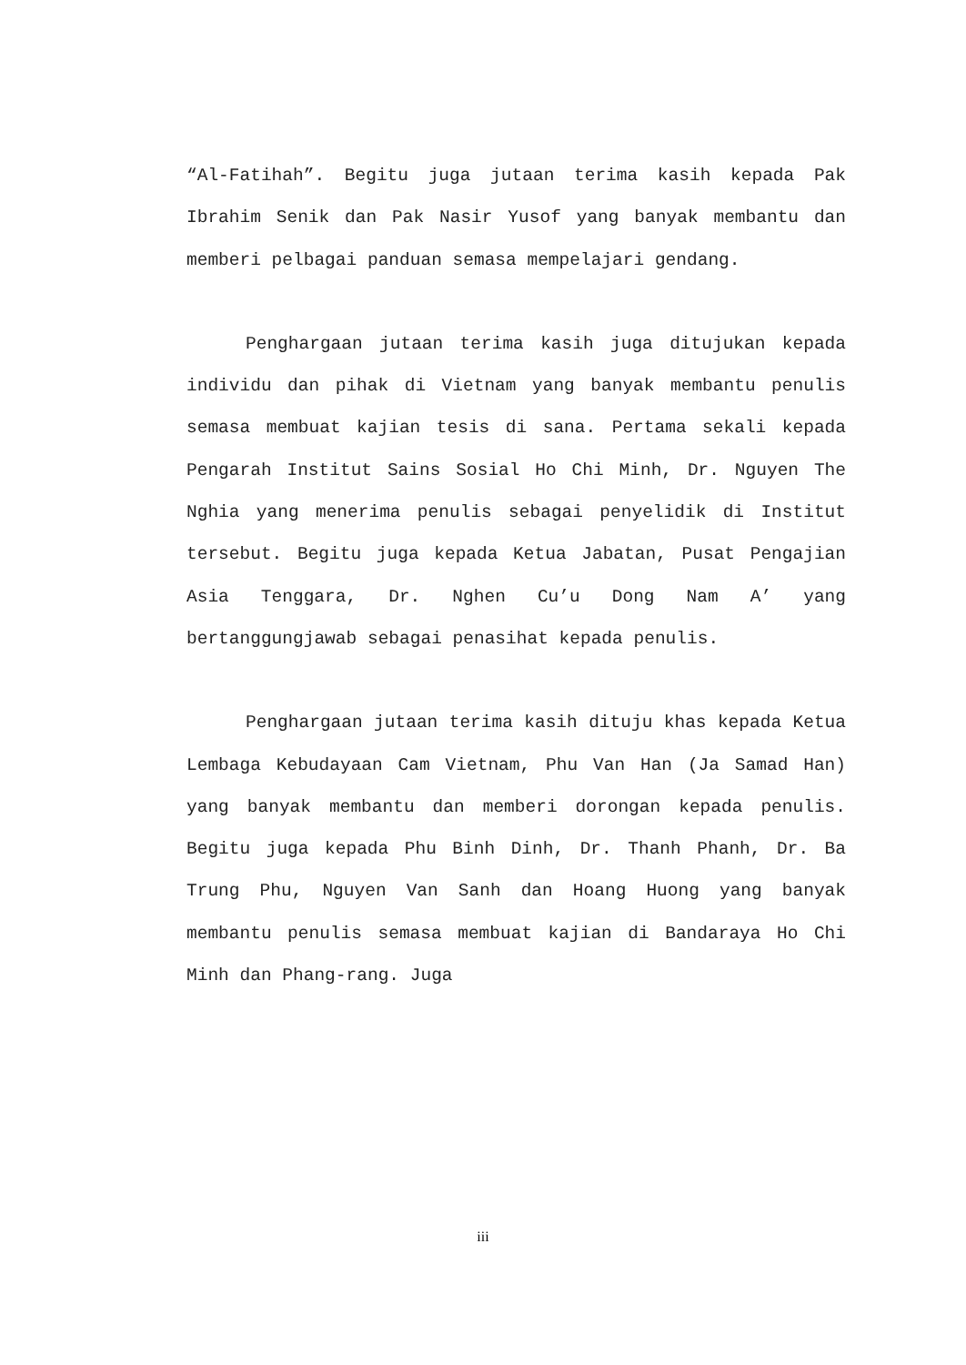“Al-Fatihah”. Begitu juga jutaan terima kasih kepada Pak Ibrahim Senik dan Pak Nasir Yusof yang banyak membantu dan memberi pelbagai panduan semasa mempelajari gendang.
Penghargaan jutaan terima kasih juga ditujukan kepada individu dan pihak di Vietnam yang banyak membantu penulis semasa membuat kajian tesis di sana. Pertama sekali kepada Pengarah Institut Sains Sosial Ho Chi Minh, Dr. Nguyen The Nghia yang menerima penulis sebagai penyelidik di Institut tersebut. Begitu juga kepada Ketua Jabatan, Pusat Pengajian Asia Tenggara, Dr. Nghen Cu’u Dong Nam A’ yang bertanggungjawab sebagai penasihat kepada penulis.
Penghargaan jutaan terima kasih dituju khas kepada Ketua Lembaga Kebudayaan Cam Vietnam, Phu Van Han (Ja Samad Han) yang banyak membantu dan memberi dorongan kepada penulis. Begitu juga kepada Phu Binh Dinh, Dr. Thanh Phanh, Dr. Ba Trung Phu, Nguyen Van Sanh dan Hoang Huong yang banyak membantu penulis semasa membuat kajian di Bandaraya Ho Chi Minh dan Phang-rang. Juga
iii